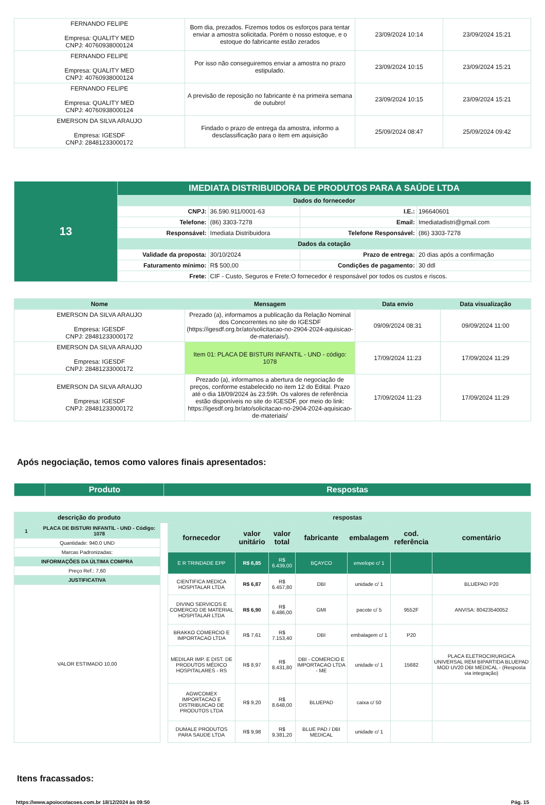| FERNANDO FELIPE Empresa: QUALITY MED CNPJ: 40760938000124 | Bom dia, prezados. Fizemos todos os esforços para tentar enviar a amostra solicitada. Porém o nosso estoque, e o estoque do fabricante estão zerados | 23/09/2024 10:14 | 23/09/2024 15:21 |
| FERNANDO FELIPE Empresa: QUALITY MED CNPJ: 40760938000124 | Por isso não conseguiremos enviar a amostra no prazo estipulado. | 23/09/2024 10:15 | 23/09/2024 15:21 |
| FERNANDO FELIPE Empresa: QUALITY MED CNPJ: 40760938000124 | A previsão de reposição no fabricante é na primeira semana de outubro! | 23/09/2024 10:15 | 23/09/2024 15:21 |
| EMERSON DA SILVA ARAUJO Empresa: IGESDF CNPJ: 28481233000172 | Findado o prazo de entrega da amostra, informo a desclassificação para o item em aquisição | 25/09/2024 08:47 | 25/09/2024 09:42 |
| 13 | IMEDIATA DISTRIBUIDORA DE PRODUTOS PARA A SAÚDE LTDA | | | |
| | Dados do fornecedor | | | |
| | CNPJ: | 36.590.911/0001-63 | I.E.: | 196640601 |
| | Telefone: | (86) 3303-7278 | Email: | Imediatadistri@gmail.com |
| | Responsável: | Imediata Distribuidora | Telefone Responsável: | (86) 3303-7278 |
| | Dados da cotação | | | |
| | Validade da proposta: | 30/10/2024 | Prazo de entrega: | 20 dias após a confirmação |
| | Faturamento mínimo: | R$ 500,00 | Condições de pagamento: | 30 ddl |
| | Frete: | CIF - Custo, Seguros e Frete:O fornecedor é responsável por todos os custos e riscos. | | |
| Nome | Mensagem | Data envio | Data visualização |
| --- | --- | --- | --- |
| EMERSON DA SILVA ARAUJO Empresa: IGESDF CNPJ: 28481233000172 | Prezado (a), informamos a publicação da Relação Nominal dos Concorrentes no site do IGESDF (https://igesdf.org.br/ato/solicitacao-no-2904-2024-aquisicao-de-materiais/). | 09/09/2024 08:31 | 09/09/2024 11:00 |
| EMERSON DA SILVA ARAUJO Empresa: IGESDF CNPJ: 28481233000172 | Item 01: PLACA DE BISTURI INFANTIL - UND - código: 1078 | 17/09/2024 11:23 | 17/09/2024 11:29 |
| EMERSON DA SILVA ARAUJO Empresa: IGESDF CNPJ: 28481233000172 | Prezado (a), informamos a abertura de negociação de preços, conforme estabelecido no item 12 do Edital. Prazo até o dia 18/09/2024 às 23:59h. Os valores de referência estão disponíveis no site do IGESDF, por meio do link: https://igesdf.org.br/ato/solicitacao-no-2904-2024-aquisicao-de-materiais/ | 17/09/2024 11:23 | 17/09/2024 11:29 |
Após negociação, temos como valores finais apresentados:
| | Produto | Respostas |
| descrição do produto | respostas |
| 1 | PLACA DE BISTURI INFANTIL - UND - Código: 1078 |
| Quantidade: 940.0 UND | |
| Marcas Padronizadas: | |
| INFORMAÇÕES DA ÚLTIMA COMPRA | |
| Preço Ref.: 7,60 | |
| JUSTIFICATIVA | |
| VALOR ESTIMADO 10,00 | |
| fornecedor | valor unitário | valor total | fabricante | embalagem | cod. referência | comentário |
| --- | --- | --- | --- | --- | --- | --- |
| E R TRINDADE EPP | R$ 6,85 | R$ 6.439,00 | BÇAYCO | envelope c/ 1 | | |
| CIENTIFICA MEDICA HOSPITALAR LTDA | R$ 6,87 | R$ 6.457,80 | DBI | unidade c/ 1 | | BLUEPAD P20 |
| DIVINO SERVICOS E COMERCIO DE MATERIAL HOSPITALAR LTDA | R$ 6,90 | R$ 6.486,00 | GMI | pacote c/ 5 | 9552F | ANVISA: 80423540052 |
| BRAKKO COMERCIO E IMPORTACAO LTDA | R$ 7,61 | R$ 7.153,40 | DBI | embalagem c/ 1 | P20 | |
| MEDILAR IMP. E DIST. DE PRODUTOS MÉDICO HOSPITALARES - RS | R$ 8,97 | R$ 8.431,80 | DBI - COMERCIO E IMPORTACAO LTDA - ME | unidade c/ 1 | 15682 | PLACA ELETROCIRURGICA UNIVERSAL REM BIPARTIDA BLUEPAD MOD UV20 DBI MEDICAL - (Resposta via integração) |
| AGWCOMEX IMPORTACAO E DISTRIBUICAO DE PRODUTOS LTDA | R$ 9,20 | R$ 8.648,00 | BLUEPAD | caixa c/ 50 | | |
| DUMALE PRODUTOS PARA SAUDE LTDA | R$ 9,98 | R$ 9.381,20 | BLUE PAD / DBI MEDICAL | unidade c/ 1 | | |
Itens fracassados:
https://www.apoiocotacoes.com.br 18/12/2024 às 09:50 Pág. 15